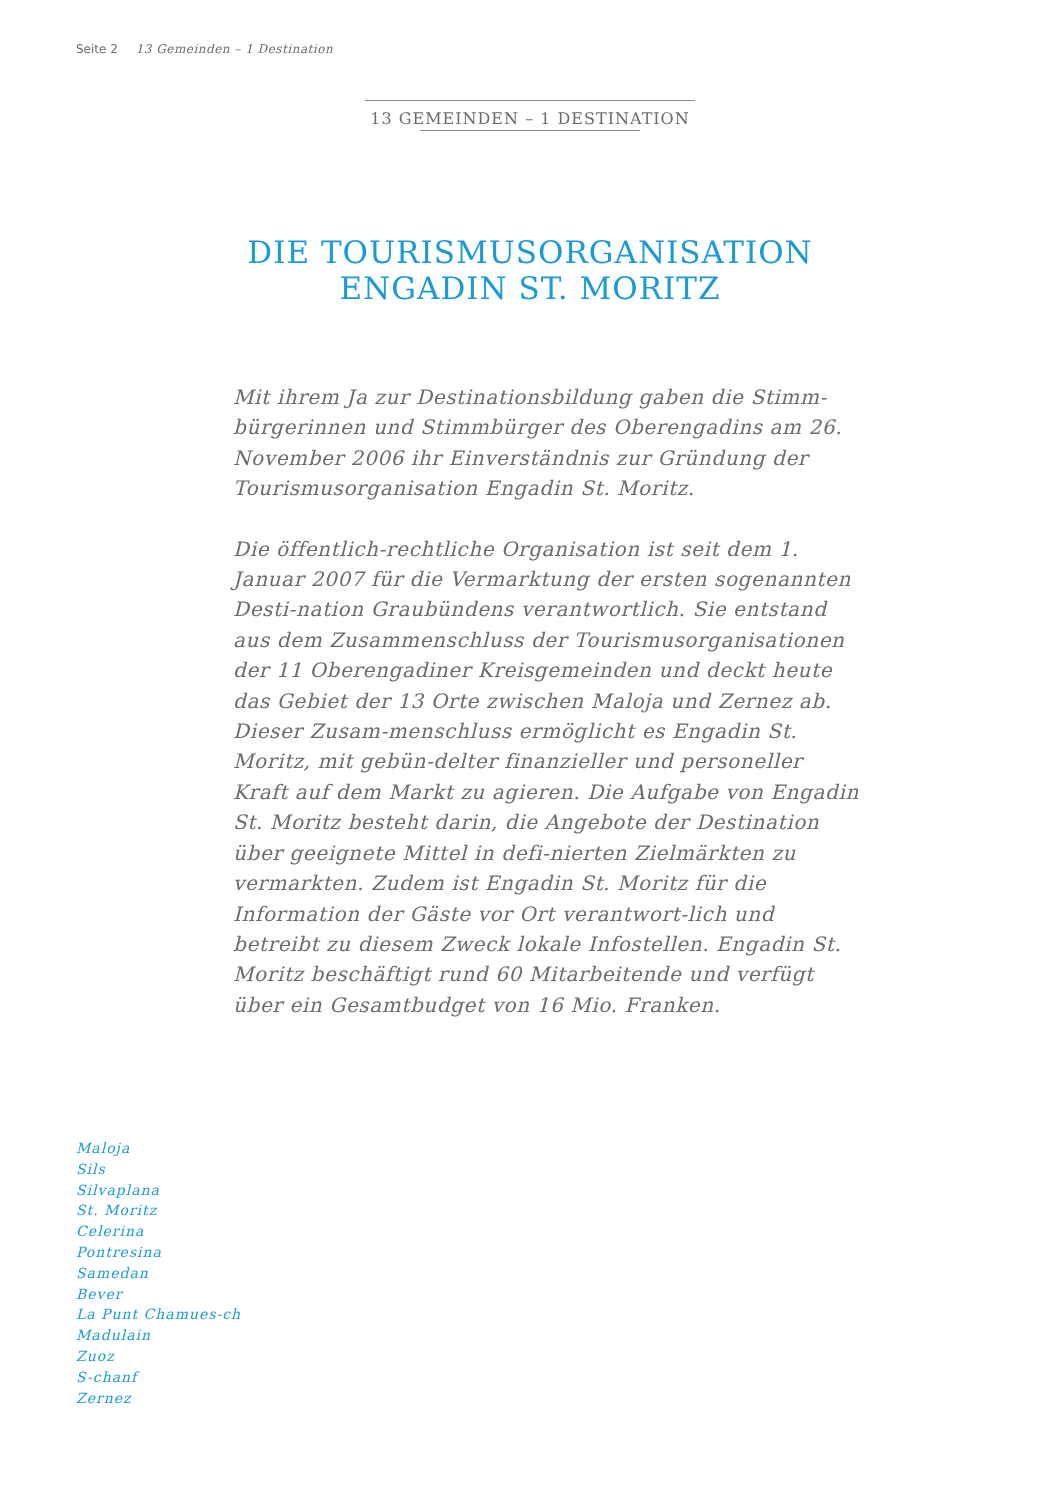Seite 2 13 Gemeinden – 1 Destination
13 GEMEINDEN – 1 DESTINATION
DIE TOURISMUSORGANISATION
ENGADIN ST. MORITZ
Mit ihrem Ja zur Destinationsbildung gaben die Stimm-bürgerinnen und Stimmbürger des Oberengadins am 26. November 2006 ihr Einverständnis zur Gründung der Tourismusorganisation Engadin St. Moritz.
Die öffentlich-rechtliche Organisation ist seit dem 1. Januar 2007 für die Vermarktung der ersten sogenannten Desti-nation Graubündens verantwortlich. Sie entstand aus dem Zusammenschluss der Tourismusorganisationen der 11 Oberengadiner Kreisgemeinden und deckt heute das Gebiet der 13 Orte zwischen Maloja und Zernez ab. Dieser Zusam-menschluss ermöglicht es Engadin St. Moritz, mit gebün-delter finanzieller und personeller Kraft auf dem Markt zu agieren. Die Aufgabe von Engadin St. Moritz besteht darin, die Angebote der Destination über geeignete Mittel in defi-nierten Zielmärkten zu vermarkten. Zudem ist Engadin St. Moritz für die Information der Gäste vor Ort verantwort-lich und betreibt zu diesem Zweck lokale Infostellen. Engadin St. Moritz beschäftigt rund 60 Mitarbeitende und verfügt über ein Gesamtbudget von 16 Mio. Franken.
Maloja
Sils
Silvaplana
St. Moritz
Celerina
Pontresina
Samedan
Bever
La Punt Chamues-ch
Madulain
Zuoz
S-chanf
Zernez